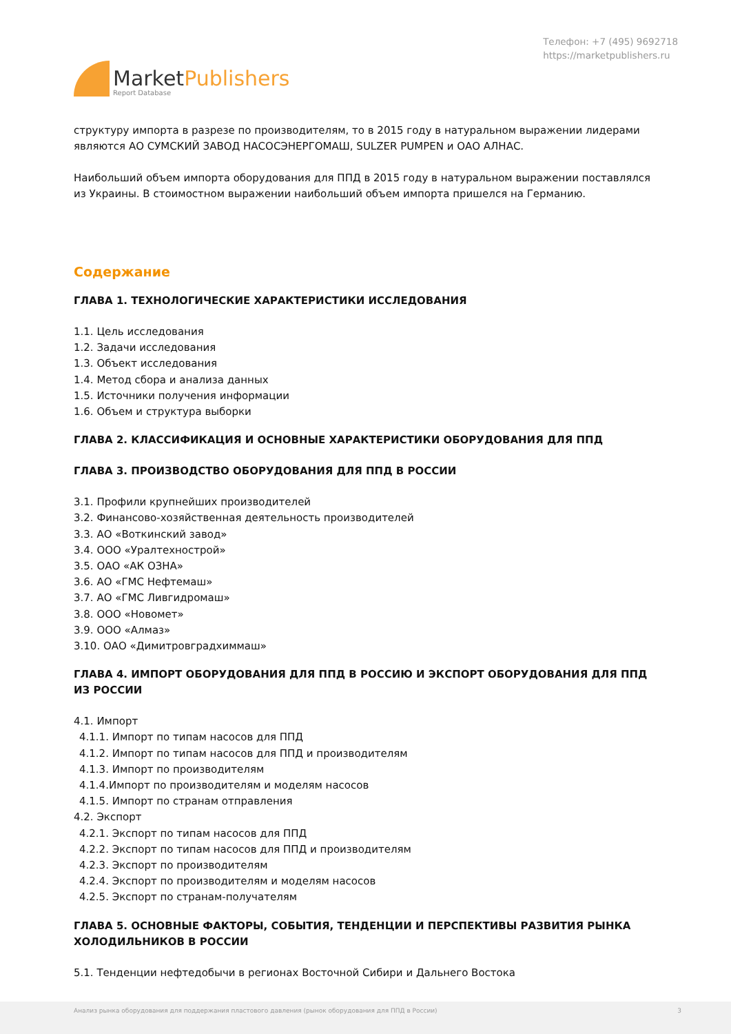MarketPublishers
Report Database
Телефон: +7 (495) 9692718
https://marketpublishers.ru
структуру импорта в разрезе по производителям, то в 2015 году в натуральном выражении лидерами являются АО СУМСКИЙ ЗАВОД НАСОСЭНЕРГОМАШ, SULZER PUMPEN и ОАО АЛНАС.
Наибольший объем импорта оборудования для ППД в 2015 году в натуральном выражении поставлялся из Украины. В стоимостном выражении наибольший объем импорта пришелся на Германию.
Содержание
ГЛАВА 1. ТЕХНОЛОГИЧЕСКИЕ ХАРАКТЕРИСТИКИ ИССЛЕДОВАНИЯ
1.1. Цель исследования
1.2. Задачи исследования
1.3. Объект исследования
1.4. Метод сбора и анализа данных
1.5. Источники получения информации
1.6. Объем и структура выборки
ГЛАВА 2. КЛАССИФИКАЦИЯ И ОСНОВНЫЕ ХАРАКТЕРИСТИКИ ОБОРУДОВАНИЯ ДЛЯ ППД
ГЛАВА 3. ПРОИЗВОДСТВО ОБОРУДОВАНИЯ ДЛЯ ППД В РОССИИ
3.1. Профили крупнейших производителей
3.2. Финансово-хозяйственная деятельность производителей
3.3. АО «Воткинский завод»
3.4. ООО «Уралтехнострой»
3.5. ОАО «АК ОЗНА»
3.6. АО «ГМС Нефтемаш»
3.7. АО «ГМС Ливгидромаш»
3.8. ООО «Новомет»
3.9. ООО «Алмаз»
3.10. ОАО «Димитровградхиммаш»
ГЛАВА 4. ИМПОРТ ОБОРУДОВАНИЯ ДЛЯ ППД В РОССИЮ И ЭКСПОРТ ОБОРУДОВАНИЯ ДЛЯ ППД ИЗ РОССИИ
4.1. Импорт
4.1.1. Импорт по типам насосов для ППД
4.1.2. Импорт по типам насосов для ППД и производителям
4.1.3. Импорт по производителям
4.1.4.Импорт по производителям и моделям насосов
4.1.5. Импорт по странам отправления
4.2. Экспорт
4.2.1. Экспорт по типам насосов для ППД
4.2.2. Экспорт по типам насосов для ППД и производителям
4.2.3. Экспорт по производителям
4.2.4. Экспорт по производителям и моделям насосов
4.2.5. Экспорт по странам-получателям
ГЛАВА 5. ОСНОВНЫЕ ФАКТОРЫ, СОБЫТИЯ, ТЕНДЕНЦИИ И ПЕРСПЕКТИВЫ РАЗВИТИЯ РЫНКА ХОЛОДИЛЬНИКОВ В РОССИИ
5.1. Тенденции нефтедобычи в регионах Восточной Сибири и Дальнего Востока
Анализ рынка оборудования для поддержания пластового давления (рынок оборудования для ППД в России) 3